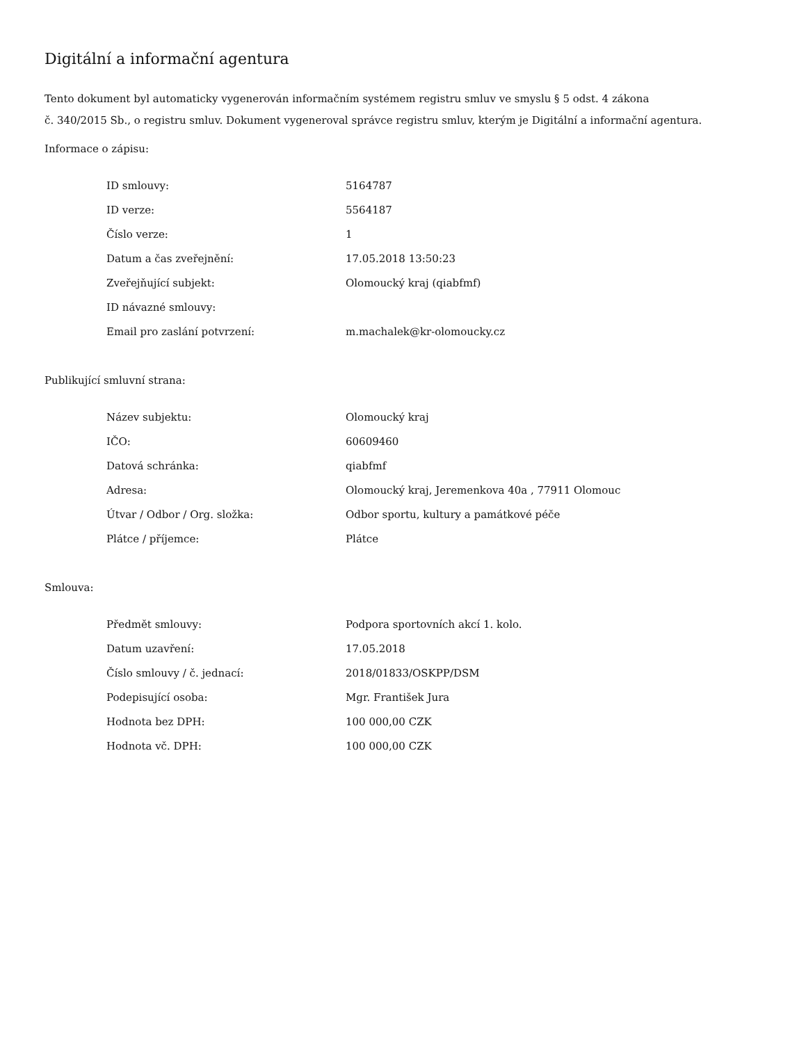Digitální a informační agentura
Tento dokument byl automaticky vygenerován informačním systémem registru smluv ve smyslu § 5 odst. 4 zákona
č. 340/2015 Sb., o registru smluv. Dokument vygeneroval správce registru smluv, kterým je Digitální a informační agentura.
Informace o zápisu:
| ID smlouvy: | 5164787 |
| ID verze: | 5564187 |
| Číslo verze: | 1 |
| Datum a čas zveřejnění: | 17.05.2018 13:50:23 |
| Zveřejňující subjekt: | Olomoucký kraj (qiabfmf) |
| ID návazné smlouvy: | |
| Email pro zaslání potvrzení: | m.machalek@kr-olomoucky.cz |
Publikující smluvní strana:
| Název subjektu: | Olomoucký kraj |
| IČO: | 60609460 |
| Datová schránka: | qiabfmf |
| Adresa: | Olomoucký kraj, Jeremenkova 40a , 77911 Olomouc |
| Útvar / Odbor / Org. složka: | Odbor sportu, kultury a památkové péče |
| Plátce / příjemce: | Plátce |
Smlouva:
| Předmět smlouvy: | Podpora sportovních akcí 1. kolo. |
| Datum uzavření: | 17.05.2018 |
| Číslo smlouvy / č. jednací: | 2018/01833/OSKPP/DSM |
| Podepisující osoba: | Mgr. František Jura |
| Hodnota bez DPH: | 100 000,00 CZK |
| Hodnota vč. DPH: | 100 000,00 CZK |